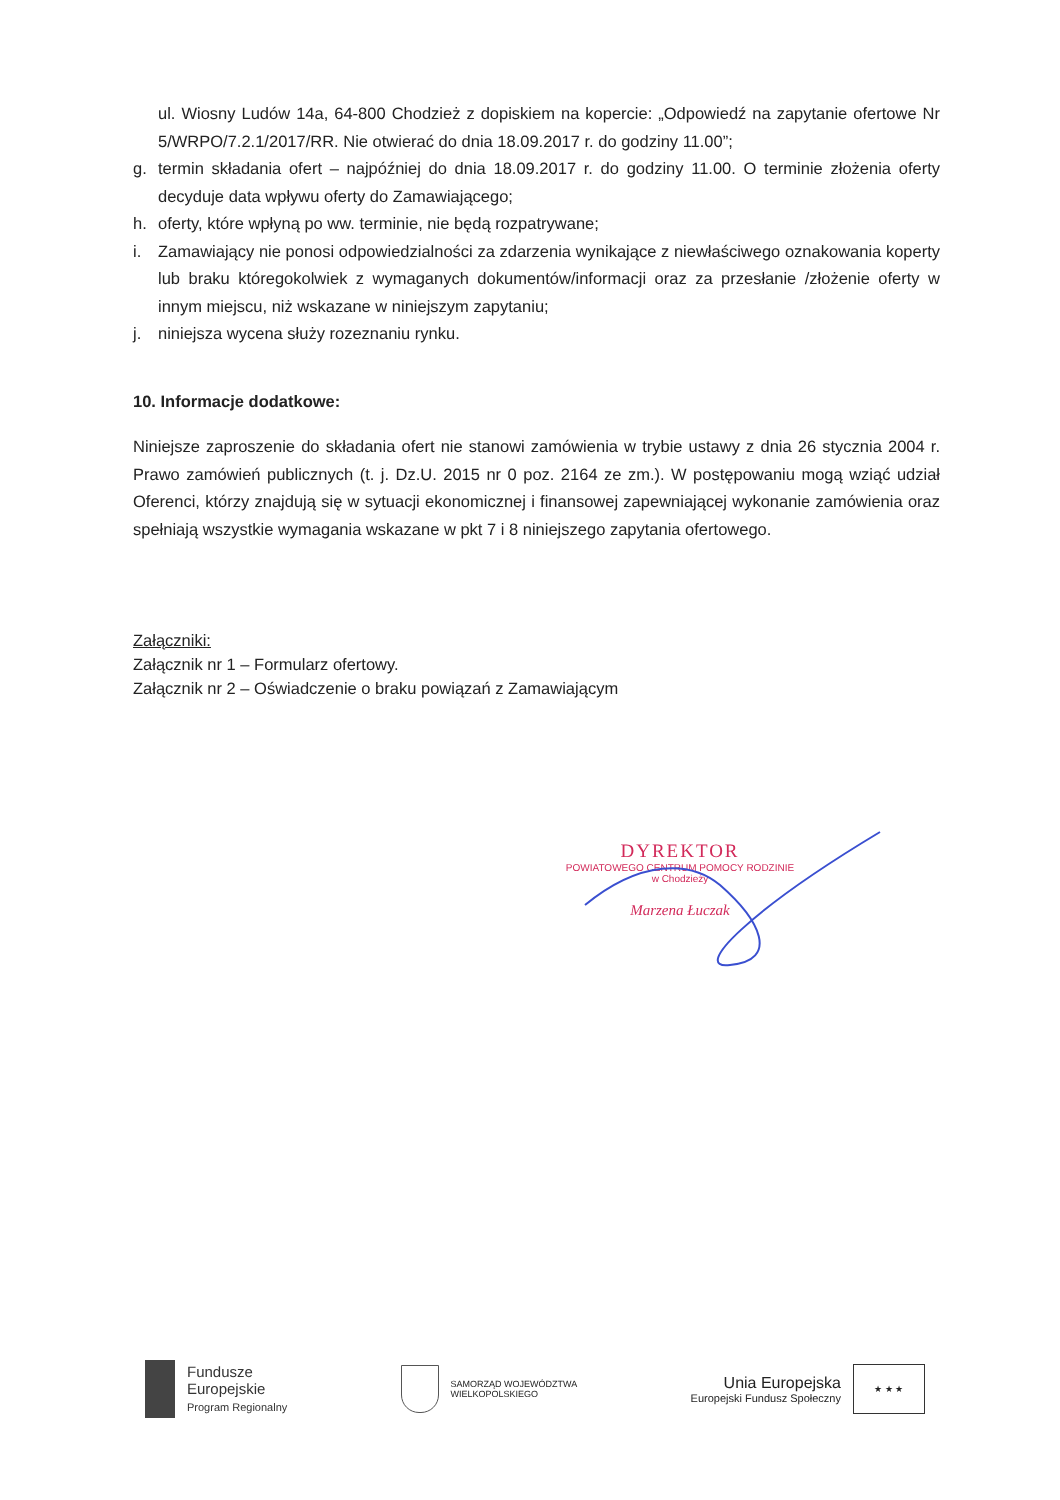ul. Wiosny Ludów 14a, 64-800 Chodzież z dopiskiem na kopercie: „Odpowiedź na zapytanie ofertowe Nr 5/WRPO/7.2.1/2017/RR. Nie otwierać do dnia 18.09.2017 r. do godziny 11.00”;
g. termin składania ofert – najpóźniej do dnia 18.09.2017 r. do godziny 11.00. O terminie złożenia oferty decyduje data wpływu oferty do Zamawiającego;
h. oferty, które wpłyną po ww. terminie, nie będą rozpatrywane;
i. Zamawiający nie ponosi odpowiedzialności za zdarzenia wynikające z niewłaściwego oznakowania koperty lub braku któregokolwiek z wymaganych dokumentów/informacji oraz za przesłanie /złożenie oferty w innym miejscu, niż wskazane w niniejszym zapytaniu;
j. niniejsza wycena służy rozeznaniu rynku.
10. Informacje dodatkowe:
Niniejsze zaproszenie do składania ofert nie stanowi zamówienia w trybie ustawy z dnia 26 stycznia 2004 r. Prawo zamówień publicznych (t. j. Dz.U. 2015 nr 0 poz. 2164 ze zm.). W postępowaniu mogą wziąć udział Oferenci, którzy znajdują się w sytuacji ekonomicznej i finansowej zapewniającej wykonanie zamówienia oraz spełniają wszystkie wymagania wskazane w pkt 7 i 8 niniejszego zapytania ofertowego.
Załączniki:
Załącznik nr 1 – Formularz ofertowy.
Załącznik nr 2 – Oświadczenie o braku powiązań z Zamawiającym
DYREKTOR
POWIATOWEGO CENTRUM POMOCY RODZINIE
w Chodzieży
Marzena Łuczak
Fundusze
Europejskie
Program Regionalny
SAMORZĄD WOJEWÓDZTWA
WIELKOPOLSKIEGO
Unia Europejska
Europejski Fundusz Społeczny
★ ★ ★